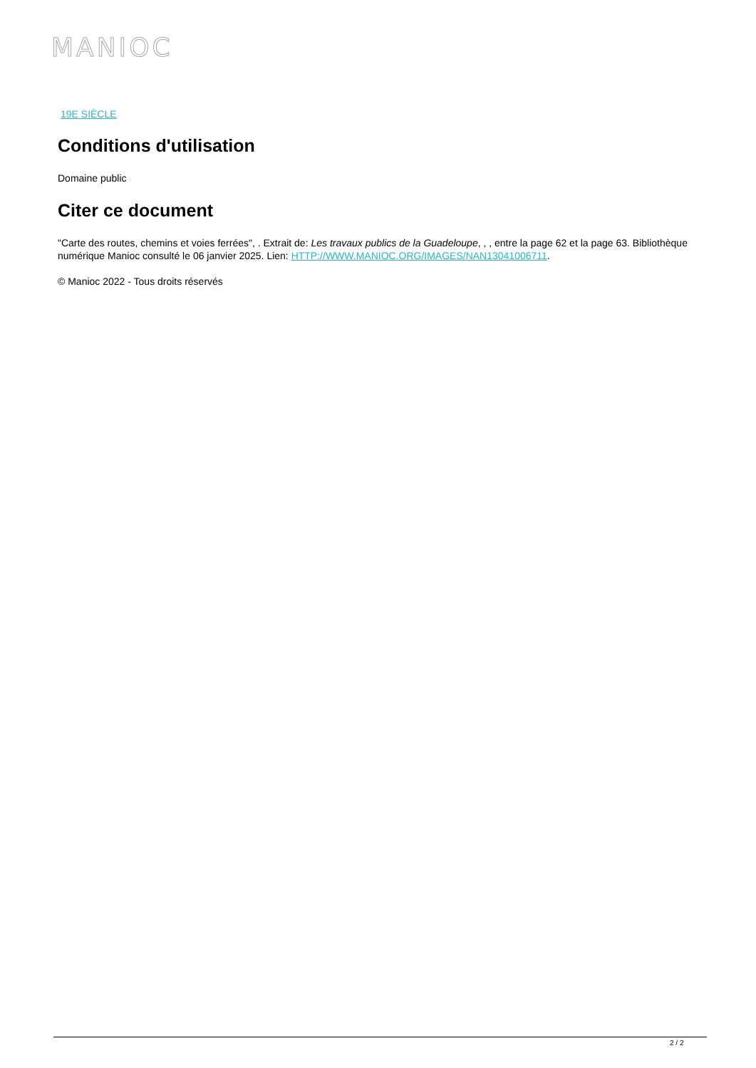MANIOC
19E SIÈCLE
Conditions d'utilisation
Domaine public
Citer ce document
"Carte des routes, chemins et voies ferrées", . Extrait de: Les travaux publics de la Guadeloupe, , , entre la page 62 et la page 63. Bibliothèque numérique Manioc consulté le 06 janvier 2025. Lien: HTTP://WWW.MANIOC.ORG/IMAGES/NAN13041006711.
© Manioc 2022 - Tous droits réservés
2 / 2